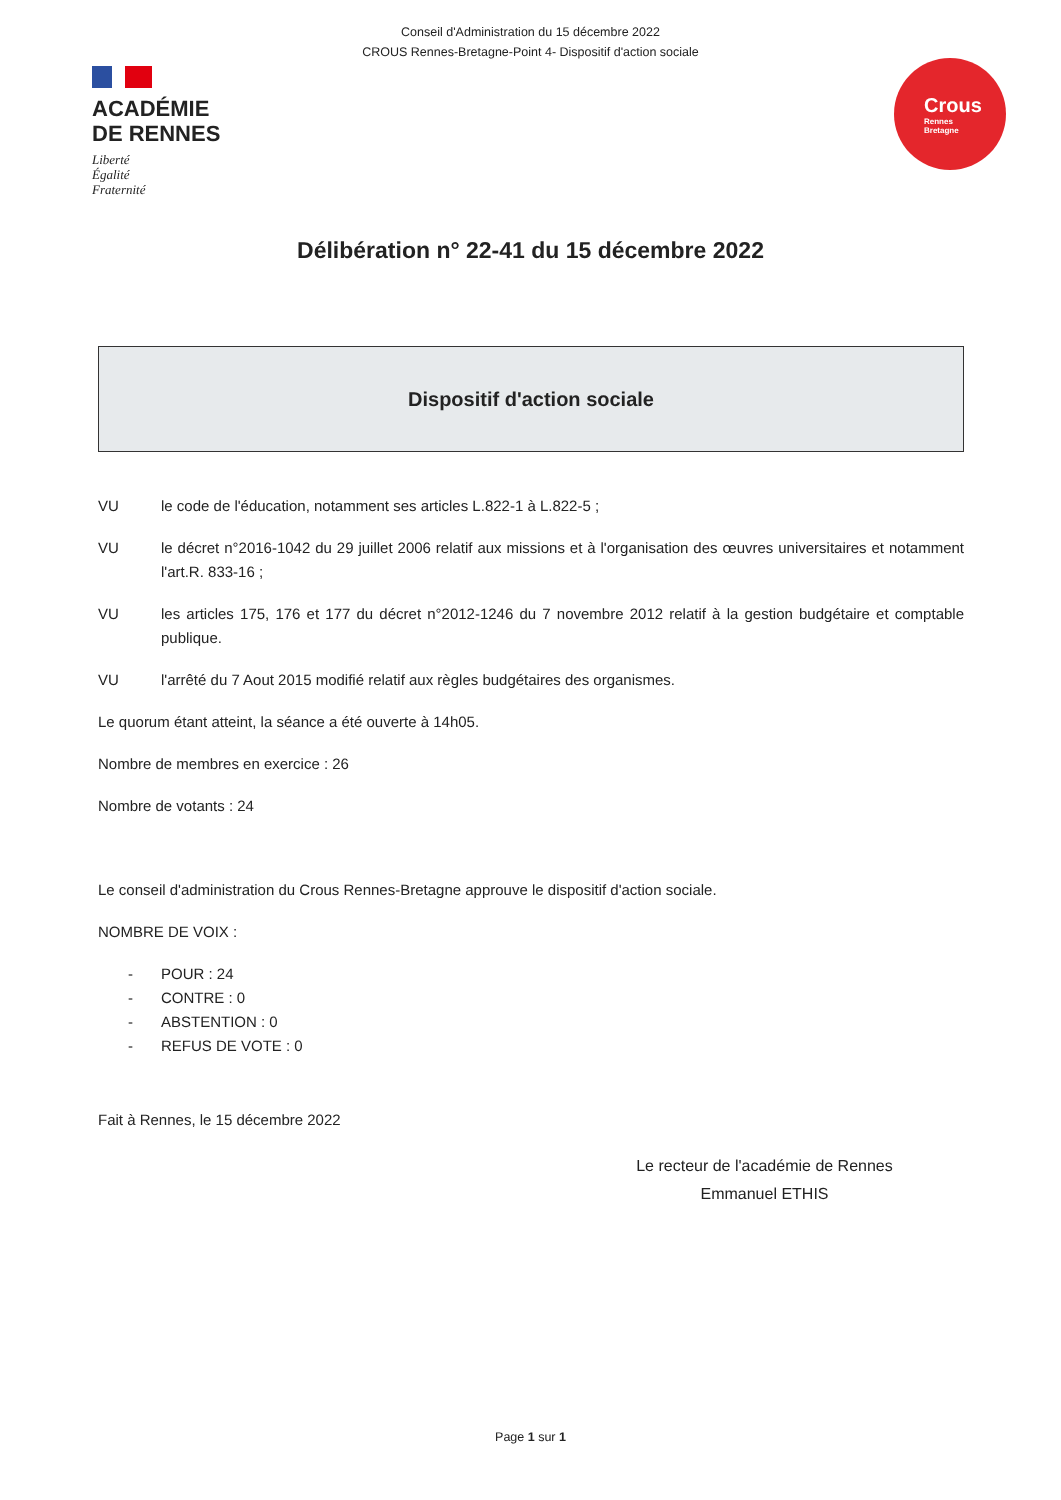Conseil d'Administration du 15 décembre 2022
CROUS Rennes-Bretagne-Point 4- Dispositif d'action sociale
ACADÉMIE
DE RENNES
Liberté
Égalité
Fraternité
Crous
Rennes
Bretagne
Délibération n° 22-41 du 15 décembre 2022
Dispositif d'action sociale
VU le code de l'éducation, notamment ses articles L.822-1 à L.822-5 ;
VU le décret n°2016-1042 du 29 juillet 2006 relatif aux missions et à l'organisation des œuvres universitaires et notamment l'art.R. 833-16 ;
VU les articles 175, 176 et 177 du décret n°2012-1246 du 7 novembre 2012 relatif à la gestion budgétaire et comptable publique.
VU l'arrêté du 7 Aout 2015 modifié relatif aux règles budgétaires des organismes.
Le quorum étant atteint, la séance a été ouverte à 14h05.
Nombre de membres en exercice : 26
Nombre de votants : 24
Le conseil d'administration du Crous Rennes-Bretagne approuve le dispositif d'action sociale.
NOMBRE DE VOIX :
- POUR : 24
- CONTRE : 0
- ABSTENTION : 0
- REFUS DE VOTE : 0
Fait à Rennes, le 15 décembre 2022
Le recteur de l'académie de Rennes
Emmanuel ETHIS
Page 1 sur 1